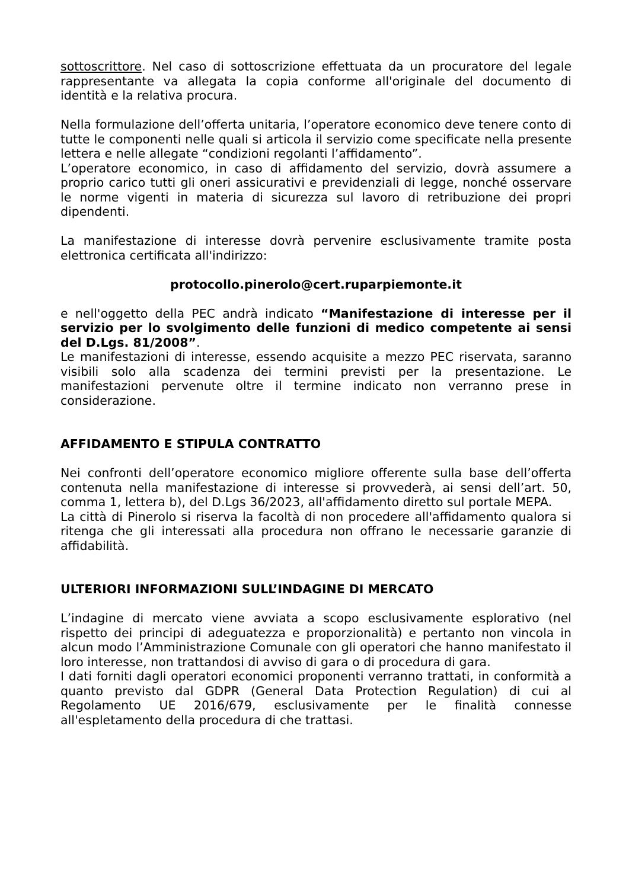sottoscrittore. Nel caso di sottoscrizione effettuata da un procuratore del legale rappresentante va allegata la copia conforme all'originale del documento di identità e la relativa procura.
Nella formulazione dell’offerta unitaria, l’operatore economico deve tenere conto di tutte le componenti nelle quali si articola il servizio come specificate nella presente lettera e nelle allegate “condizioni regolanti l’affidamento”.
L’operatore economico, in caso di affidamento del servizio, dovrà assumere a proprio carico tutti gli oneri assicurativi e previdenziali di legge, nonché osservare le norme vigenti in materia di sicurezza sul lavoro di retribuzione dei propri dipendenti.
La manifestazione di interesse dovrà pervenire esclusivamente tramite posta elettronica certificata all'indirizzo:
protocollo.pinerolo@cert.ruparpiemonte.it
e nell'oggetto della PEC andrà indicato “Manifestazione di interesse per il servizio per lo svolgimento delle funzioni di medico competente ai sensi del D.Lgs. 81/2008”.
Le manifestazioni di interesse, essendo acquisite a mezzo PEC riservata, saranno visibili solo alla scadenza dei termini previsti per la presentazione. Le manifestazioni pervenute oltre il termine indicato non verranno prese in considerazione.
AFFIDAMENTO E STIPULA CONTRATTO
Nei confronti dell’operatore economico migliore offerente sulla base dell’offerta contenuta nella manifestazione di interesse si provvederà, ai sensi dell’art. 50, comma 1, lettera b), del D.Lgs 36/2023, all'affidamento diretto sul portale MEPA.
La città di Pinerolo si riserva la facoltà di non procedere all'affidamento qualora si ritenga che gli interessati alla procedura non offrano le necessarie garanzie di affidabilità.
ULTERIORI INFORMAZIONI SULL’INDAGINE DI MERCATO
L’indagine di mercato viene avviata a scopo esclusivamente esplorativo (nel rispetto dei principi di adeguatezza e proporzionalità) e pertanto non vincola in alcun modo l’Amministrazione Comunale con gli operatori che hanno manifestato il loro interesse, non trattandosi di avviso di gara o di procedura di gara.
I dati forniti dagli operatori economici proponenti verranno trattati, in conformità a quanto previsto dal GDPR (General Data Protection Regulation) di cui al Regolamento UE 2016/679, esclusivamente per le finalità connesse all'espletamento della procedura di che trattasi.